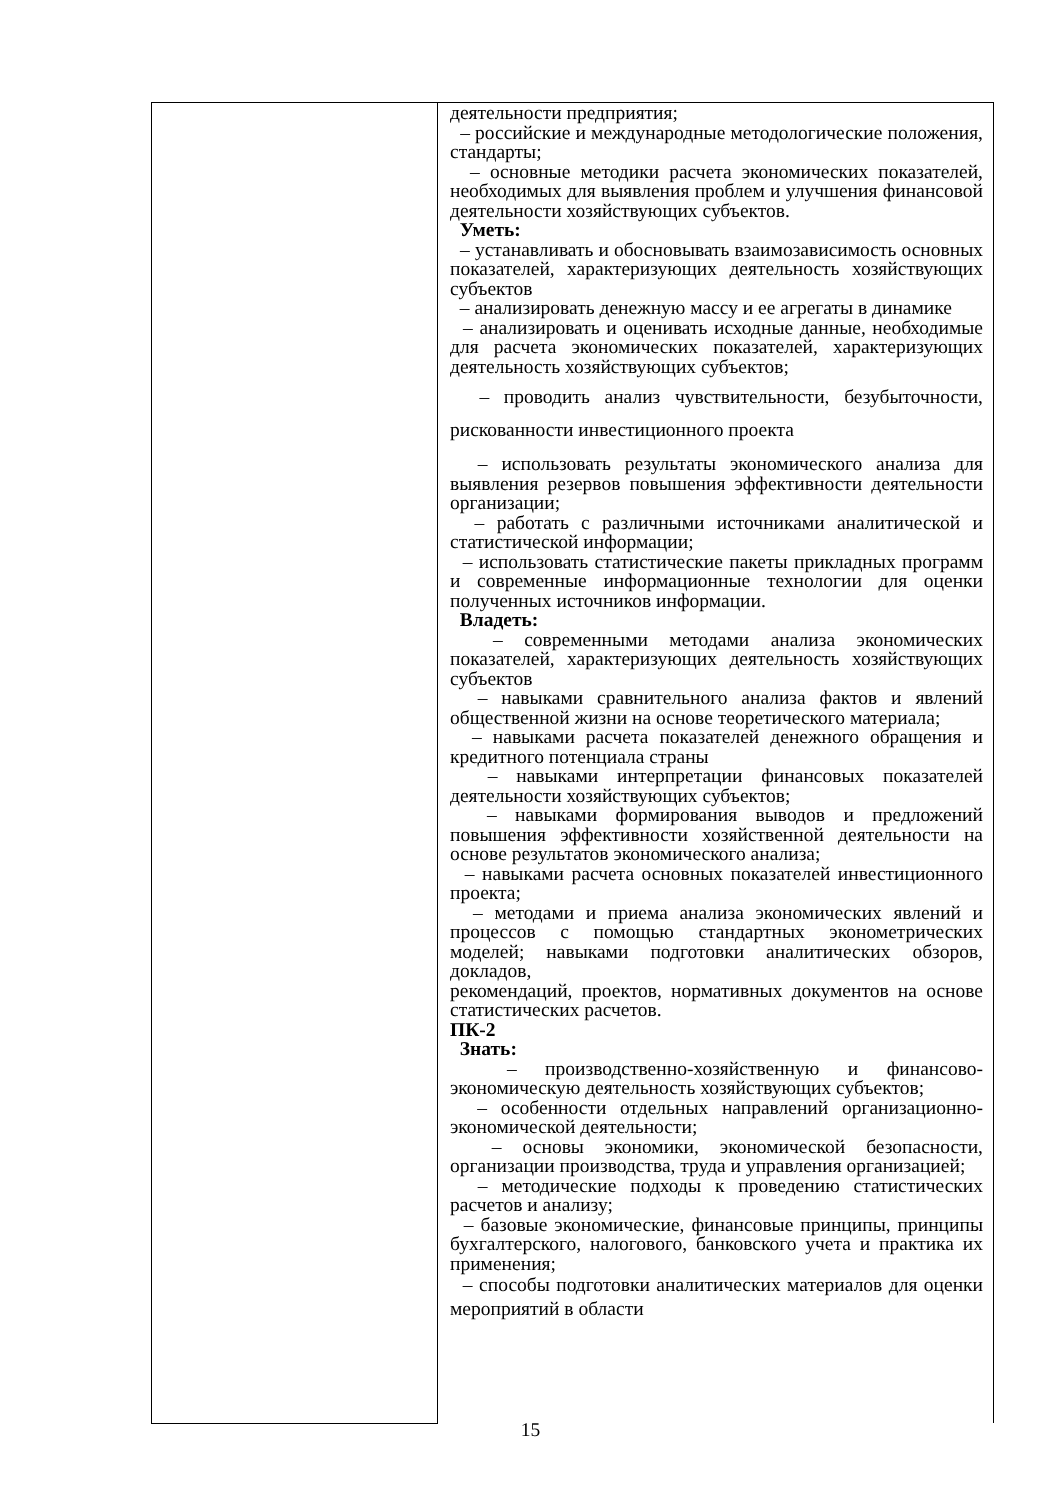| | деятельности предприятия; – российские и международные методологические положения, стандарты; – основные методики расчета экономических показателей, необходимых для выявления проблем и улучшения финансовой деятельности хозяйствующих субъектов. Уметь: – устанавливать и обосновывать взаимозависимость основных показателей, характеризующих деятельность хозяйствующих субъектов – анализировать денежную массу и ее агрегаты в динамике – анализировать и оценивать исходные данные, необходимые для расчета экономических показателей, характеризующих деятельность хозяйствующих субъектов; – проводить анализ чувствительности, безубыточности, рискованности инвестиционного проекта – использовать результаты экономического анализа для выявления резервов повышения эффективности деятельности организации; – работать с различными источниками аналитической и статистической информации; – использовать статистические пакеты прикладных программ и современные информационные технологии для оценки полученных источников информации. Владеть: – современными методами анализа экономических показателей, характеризующих деятельность хозяйствующих субъектов – навыками сравнительного анализа фактов и явлений общественной жизни на основе теоретического материала; – навыками расчета показателей денежного обращения и кредитного потенциала страны – навыками интерпретации финансовых показателей деятельности хозяйствующих субъектов; – навыками формирования выводов и предложений повышения эффективности хозяйственной деятельности на основе результатов экономического анализа; – навыками расчета основных показателей инвестиционного проекта; – методами и приема анализа экономических явлений и процессов с помощью стандартных эконометрических моделей; навыками подготовки аналитических обзоров, докладов, рекомендаций, проектов, нормативных документов на основе статистических расчетов. ПК-2 Знать: – производственно-хозяйственную и финансово-экономическую деятельность хозяйствующих субъектов; – особенности отдельных направлений организационно-экономической деятельности; – основы экономики, экономической безопасности, организации производства, труда и управления организацией; – методические подходы к проведению статистических расчетов и анализу; – базовые экономические, финансовые принципы, принципы бухгалтерского, налогового, банковского учета и практика их применения; – способы подготовки аналитических материалов для оценки мероприятий в области |
15